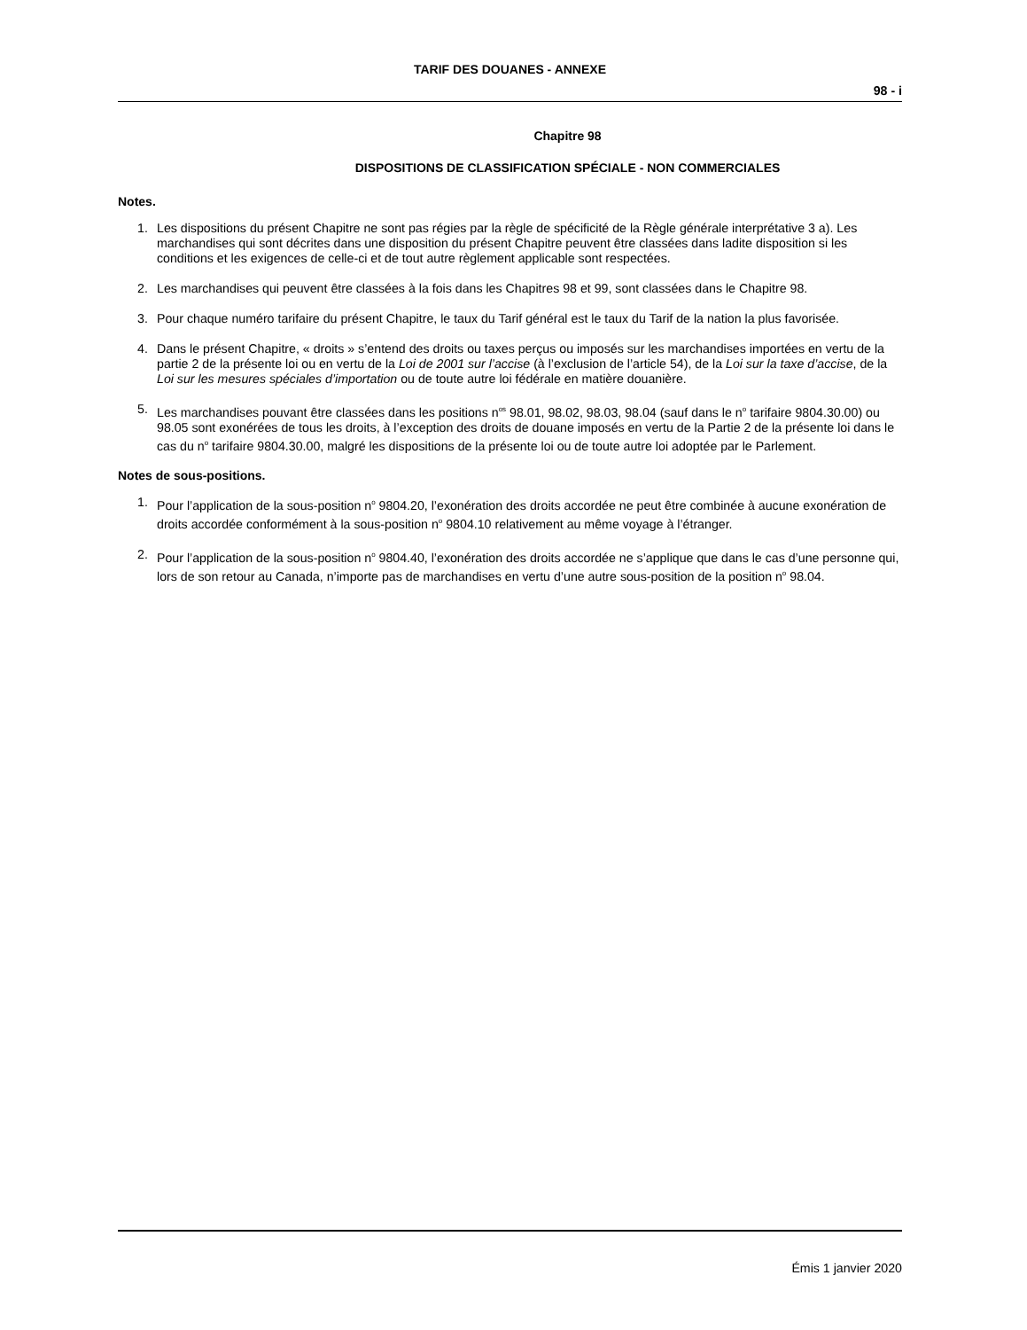TARIF DES DOUANES - ANNEXE
98 - i
Chapitre 98
DISPOSITIONS DE CLASSIFICATION SPÉCIALE - NON COMMERCIALES
Notes.
1. Les dispositions du présent Chapitre ne sont pas régies par la règle de spécificité de la Règle générale interprétative 3 a). Les marchandises qui sont décrites dans une disposition du présent Chapitre peuvent être classées dans ladite disposition si les conditions et les exigences de celle-ci et de tout autre règlement applicable sont respectées.
2. Les marchandises qui peuvent être classées à la fois dans les Chapitres 98 et 99, sont classées dans le Chapitre 98.
3. Pour chaque numéro tarifaire du présent Chapitre, le taux du Tarif général est le taux du Tarif de la nation la plus favorisée.
4. Dans le présent Chapitre, « droits » s’entend des droits ou taxes perçus ou imposés sur les marchandises importées en vertu de la partie 2 de la présente loi ou en vertu de la Loi de 2001 sur l’accise (à l’exclusion de l’article 54), de la Loi sur la taxe d’accise, de la Loi sur les mesures spéciales d’importation ou de toute autre loi fédérale en matière douanière.
5. Les marchandises pouvant être classées dans les positions n<sup>os</sup> 98.01, 98.02, 98.03, 98.04 (sauf dans le n<sup>o</sup> tarifaire 9804.30.00) ou 98.05 sont exonérées de tous les droits, à l’exception des droits de douane imposés en vertu de la Partie 2 de la présente loi dans le cas du n<sup>o</sup> tarifaire 9804.30.00, malgré les dispositions de la présente loi ou de toute autre loi adoptée par le Parlement.
Notes de sous-positions.
1. Pour l’application de la sous-position n<sup>o</sup> 9804.20, l’exonération des droits accordée ne peut être combinée à aucune exonération de droits accordée conformément à la sous-position n<sup>o</sup> 9804.10 relativement au même voyage à l’étranger.
2. Pour l’application de la sous-position n<sup>o</sup> 9804.40, l’exonération des droits accordée ne s’applique que dans le cas d’une personne qui, lors de son retour au Canada, n’importe pas de marchandises en vertu d’une autre sous-position de la position n<sup>o</sup> 98.04.
Émis 1 janvier 2020